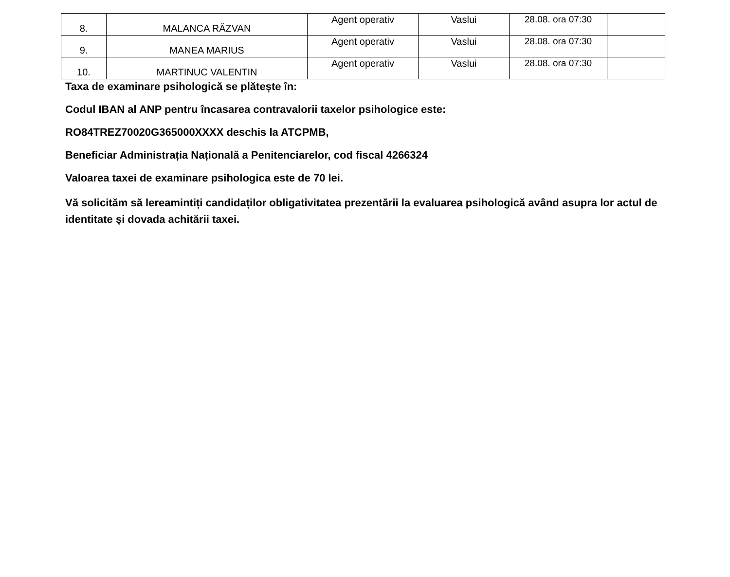| 8. | MALANCA RĂZVAN | Agent operativ | Vaslui | 28.08. ora 07:30 | |
| 9. | MANEA MARIUS | Agent operativ | Vaslui | 28.08. ora 07:30 | |
| 10. | MARTINUC VALENTIN | Agent operativ | Vaslui | 28.08. ora 07:30 | |
Taxa de examinare psihologică se plătește în:
Codul IBAN al ANP pentru încasarea contravalorii taxelor psihologice este:
RO84TREZ70020G365000XXXX deschis la ATCPMB,
Beneficiar Administrația Națională a Penitenciarelor, cod fiscal 4266324
Valoarea taxei de examinare psihologica este de 70 lei.
Vă solicităm să lereamintiți candidaților obligativitatea prezentării la evaluarea psihologică având asupra lor actul de identitate și dovada achitării taxei.